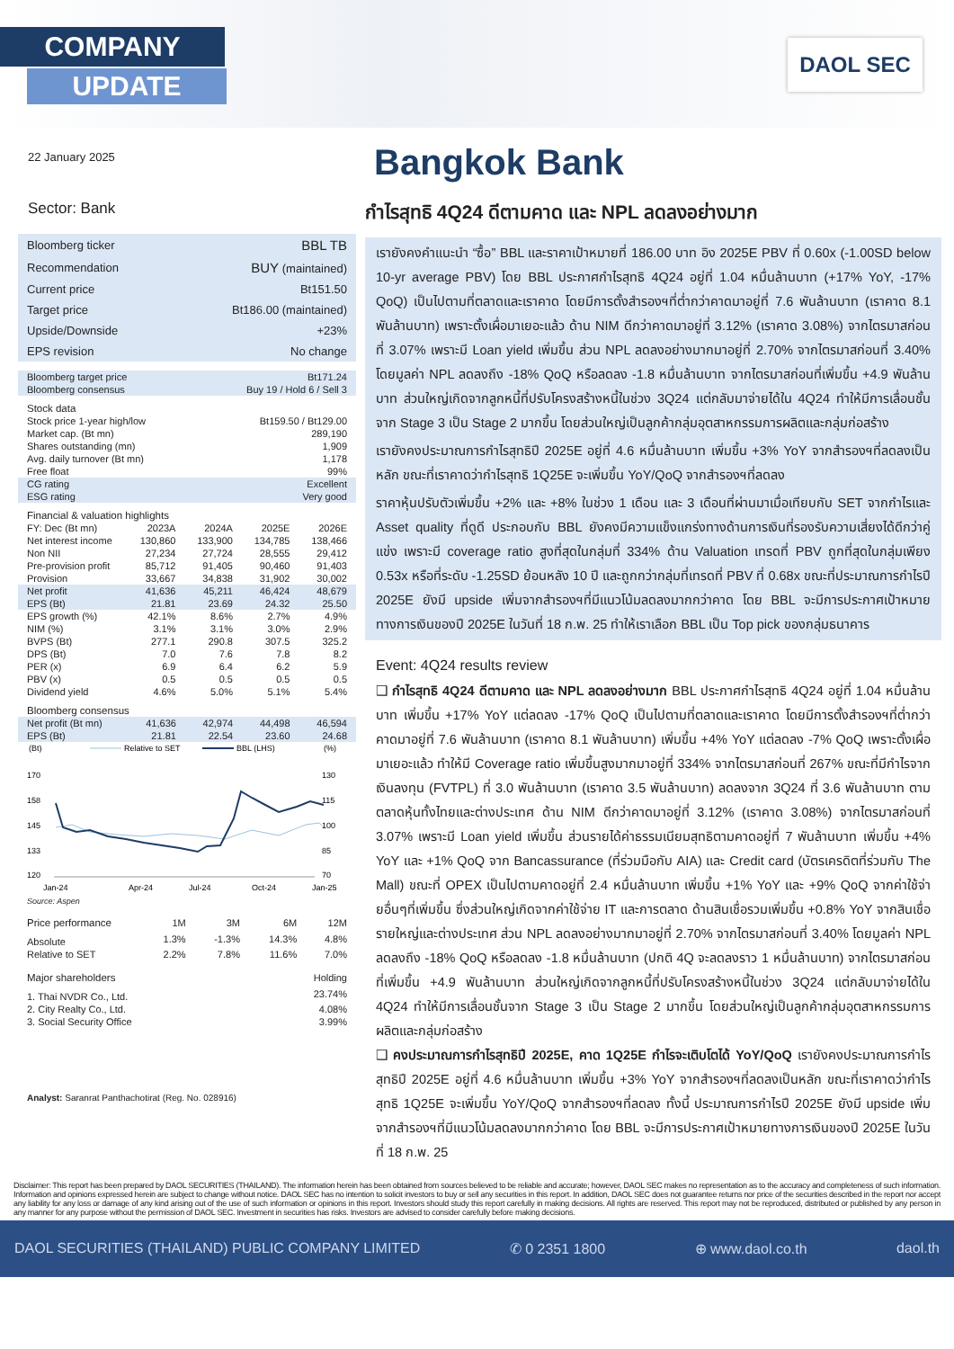COMPANY
UPDATE
DAOL SEC
22 January 2025
Sector: Bank
| Bloomberg ticker | BBL TB |
| Recommendation | BUY (maintained) |
| Current price | Bt151.50 |
| Target price | Bt186.00 (maintained) |
| Upside/Downside | +23% |
| EPS revision | No change |
| Bloomberg target price | Bt171.24 |
| Bloomberg consensus | Buy 19 / Hold 6 / Sell 3 |
Stock data
| Stock price 1-year high/low | Bt159.50 / Bt129.00 |
| Market cap. (Bt mn) | 289,190 |
| Shares outstanding (mn) | 1,909 |
| Avg. daily turnover (Bt mn) | 1,178 |
| Free float | 99% |
| CG rating | Excellent |
| ESG rating | Very good |
Financial & valuation highlights
| FY: Dec (Bt mn) | 2023A | 2024A | 2025E | 2026E |
| --- | --- | --- | --- | --- |
| Net interest income | 130,860 | 133,900 | 134,785 | 138,466 |
| Non NII | 27,234 | 27,724 | 28,555 | 29,412 |
| Pre-provision profit | 85,712 | 91,405 | 90,460 | 91,403 |
| Provision | 33,667 | 34,838 | 31,902 | 30,002 |
| Net profit | 41,636 | 45,211 | 46,424 | 48,679 |
| EPS (Bt) | 21.81 | 23.69 | 24.32 | 25.50 |
| EPS growth (%) | 42.1% | 8.6% | 2.7% | 4.9% |
| NIM (%) | 3.1% | 3.1% | 3.0% | 2.9% |
| BVPS (Bt) | 277.1 | 290.8 | 307.5 | 325.2 |
| DPS (Bt) | 7.0 | 7.6 | 7.8 | 8.2 |
| PER (x) | 6.9 | 6.4 | 6.2 | 5.9 |
| PBV (x) | 0.5 | 0.5 | 0.5 | 0.5 |
| Dividend yield | 4.6% | 5.0% | 5.1% | 5.4% |
Bloomberg consensus
| Net profit (Bt mn) | 41,636 | 42,974 | 44,498 | 46,594 |
| EPS (Bt) | 21.81 | 22.54 | 23.60 | 24.68 |
(Bt)
Relative to SET
BBL (LHS)
(%)
170
158
145
133
120
130
115
100
85
70
Jan-24
Apr-24
Jul-24
Oct-24
Jan-25
Source: Aspen
| Price performance | 1M | 3M | 6M | 12M |
| Absolute | 1.3% | -1.3% | 14.3% | 4.8% |
| Relative to SET | 2.2% | 7.8% | 11.6% | 7.0% |
| Major shareholders | Holding |
| 1. Thai NVDR Co., Ltd. | 23.74% |
| 2. City Realty Co., Ltd. | 4.08% |
| 3. Social Security Office | 3.99% |
Analyst: Saranrat Panthachotirat (Reg. No. 028916)
Bangkok Bank
กำไรสุทธิ 4Q24 ดีตามคาด และ NPL ลดลงอย่างมาก
เรายังคงคำแนะนำ “ซื้อ” BBL และราคาเป้าหมายที่ 186.00 บาท อิง 2025E PBV ที่ 0.60x (-1.00SD below 10-yr average PBV) โดย BBL ประกาศกำไรสุทธิ 4Q24 อยู่ที่ 1.04 หมื่นล้านบาท (+17% YoY, -17% QoQ) เป็นไปตามที่ตลาดและเราคาด โดยมีการตั้งสำรองฯที่ต่ำกว่าคาดมาอยู่ที่ 7.6 พันล้านบาท (เราคาด 8.1 พันล้านบาท) เพราะตั้งเผื่อมาเยอะแล้ว ด้าน NIM ดีกว่าคาดมาอยู่ที่ 3.12% (เราคาด 3.08%) จากไตรมาสก่อนที่ 3.07% เพราะมี Loan yield เพิ่มขึ้น ส่วน NPL ลดลงอย่างมากมาอยู่ที่ 2.70% จากไตรมาสก่อนที่ 3.40% โดยมูลค่า NPL ลดลงถึง -18% QoQ หรือลดลง -1.8 หมื่นล้านบาท จากไตรมาสก่อนที่เพิ่มขึ้น +4.9 พันล้านบาท ส่วนใหญ่เกิดจากลูกหนี้ที่ปรับโครงสร้างหนี้ในช่วง 3Q24 แต่กลับมาจ่ายได้ใน 4Q24 ทำให้มีการเลื่อนชั้นจาก Stage 3 เป็น Stage 2 มากขึ้น โดยส่วนใหญ่เป็นลูกค้ากลุ่มอุตสาหกรรมการผลิตและกลุ่มก่อสร้าง
เรายังคงประมาณการกำไรสุทธิปี 2025E อยู่ที่ 4.6 หมื่นล้านบาท เพิ่มขึ้น +3% YoY จากสำรองฯที่ลดลงเป็นหลัก ขณะที่เราคาดว่ากำไรสุทธิ 1Q25E จะเพิ่มขึ้น YoY/QoQ จากสำรองฯที่ลดลง
ราคาหุ้นปรับตัวเพิ่มขึ้น +2% และ +8% ในช่วง 1 เดือน และ 3 เดือนที่ผ่านมาเมื่อเทียบกับ SET จากกำไรและ Asset quality ที่ดูดี ประกอบกับ BBL ยังคงมีความแข็งแกร่งทางด้านการเงินที่รองรับความเสี่ยงได้ดีกว่าคู่แข่ง เพราะมี coverage ratio สูงที่สุดในกลุ่มที่ 334% ด้าน Valuation เทรดที่ PBV ถูกที่สุดในกลุ่มเพียง 0.53x หรือที่ระดับ -1.25SD ย้อนหลัง 10 ปี และถูกกว่ากลุ่มที่เทรดที่ PBV ที่ 0.68x ขณะที่ประมาณการกำไรปี 2025E ยังมี upside เพิ่มจากสำรองฯที่มีแนวโน้มลดลงมากกว่าคาด โดย BBL จะมีการประกาศเป้าหมายทางการเงินของปี 2025E ในวันที่ 18 ก.พ. 25 ทำให้เราเลือก BBL เป็น Top pick ของกลุ่มธนาคาร
Event: 4Q24 results review
❑ กำไรสุทธิ 4Q24 ดีตามคาด และ NPL ลดลงอย่างมาก BBL ประกาศกำไรสุทธิ 4Q24 อยู่ที่ 1.04 หมื่นล้านบาท เพิ่มขึ้น +17% YoY แต่ลดลง -17% QoQ เป็นไปตามที่ตลาดและเราคาด โดยมีการตั้งสำรองฯที่ต่ำกว่าคาดมาอยู่ที่ 7.6 พันล้านบาท (เราคาด 8.1 พันล้านบาท) เพิ่มขึ้น +4% YoY แต่ลดลง -7% QoQ เพราะตั้งเผื่อมาเยอะแล้ว ทำให้มี Coverage ratio เพิ่มขึ้นสูงมากมาอยู่ที่ 334% จากไตรมาสก่อนที่ 267% ขณะที่มีกำไรจากเงินลงทุน (FVTPL) ที่ 3.0 พันล้านบาท (เราคาด 3.5 พันล้านบาท) ลดลงจาก 3Q24 ที่ 3.6 พันล้านบาท ตามตลาดหุ้นทั้งไทยและต่างประเทศ ด้าน NIM ดีกว่าคาดมาอยู่ที่ 3.12% (เราคาด 3.08%) จากไตรมาสก่อนที่ 3.07% เพราะมี Loan yield เพิ่มขึ้น ส่วนรายได้ค่าธรรมเนียมสุทธิตามคาดอยู่ที่ 7 พันล้านบาท เพิ่มขึ้น +4% YoY และ +1% QoQ จาก Bancassurance (ที่ร่วมมือกับ AIA) และ Credit card (บัตรเครดิตที่ร่วมกับ The Mall) ขณะที่ OPEX เป็นไปตามคาดอยู่ที่ 2.4 หมื่นล้านบาท เพิ่มขึ้น +1% YoY และ +9% QoQ จากค่าใช้จ่ายอื่นๆที่เพิ่มขึ้น ซึ่งส่วนใหญ่เกิดจากค่าใช้จ่าย IT และการตลาด ด้านสินเชื่อรวมเพิ่มขึ้น +0.8% YoY จากสินเชื่อรายใหญ่และต่างประเทศ ส่วน NPL ลดลงอย่างมากมาอยู่ที่ 2.70% จากไตรมาสก่อนที่ 3.40% โดยมูลค่า NPL ลดลงถึง -18% QoQ หรือลดลง -1.8 หมื่นล้านบาท (ปกติ 4Q จะลดลงราว 1 หมื่นล้านบาท) จากไตรมาสก่อนที่เพิ่มขึ้น +4.9 พันล้านบาท ส่วนใหญ่เกิดจากลูกหนี้ที่ปรับโครงสร้างหนี้ในช่วง 3Q24 แต่กลับมาจ่ายได้ใน 4Q24 ทำให้มีการเลื่อนชั้นจาก Stage 3 เป็น Stage 2 มากขึ้น โดยส่วนใหญ่เป็นลูกค้ากลุ่มอุตสาหกรรมการผลิตและกลุ่มก่อสร้าง
❑ คงประมาณการกำไรสุทธิปี 2025E, คาด 1Q25E กำไรจะเติบโตได้ YoY/QoQ เรายังคงประมาณการกำไรสุทธิปี 2025E อยู่ที่ 4.6 หมื่นล้านบาท เพิ่มขึ้น +3% YoY จากสำรองฯที่ลดลงเป็นหลัก ขณะที่เราคาดว่ากำไรสุทธิ 1Q25E จะเพิ่มขึ้น YoY/QoQ จากสำรองฯที่ลดลง ทั้งนี้ ประมาณการกำไรปี 2025E ยังมี upside เพิ่มจากสำรองฯที่มีแนวโน้มลดลงมากกว่าคาด โดย BBL จะมีการประกาศเป้าหมายทางการเงินของปี 2025E ในวันที่ 18 ก.พ. 25
Disclaimer: This report has been prepared by DAOL SECURITIES (THAILAND). The information herein has been obtained from sources believed to be reliable and accurate; however, DAOL SEC makes no representation as to the accuracy and completeness of such information. Information and opinions expressed herein are subject to change without notice. DAOL SEC has no intention to solicit investors to buy or sell any securities in this report. In addition, DAOL SEC does not guarantee returns nor price of the securities described in the report nor accept any liability for any loss or damage of any kind arising out of the use of such information or opinions in this report. Investors should study this report carefully in making decisions. All rights are reserved. This report may not be reproduced, distributed or published by any person in any manner for any purpose without the permission of DAOL SEC. Investment in securities has risks. Investors are advised to consider carefully before making decisions.
DAOL SECURITIES (THAILAND) PUBLIC COMPANY LIMITED ✆ 0 2351 1800 ⊕ www.daol.co.th daol.th